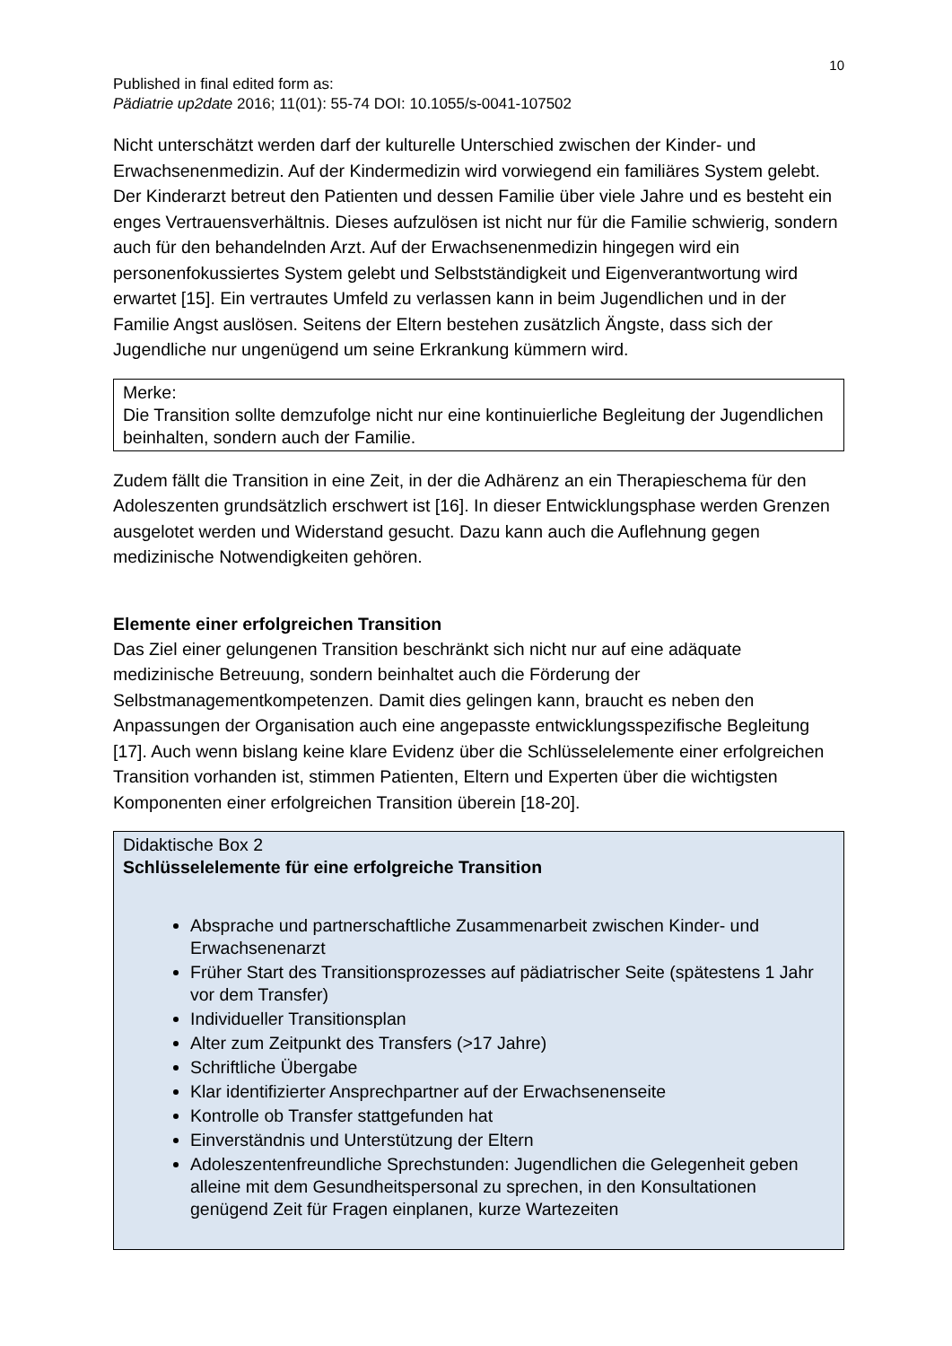10
Published in final edited form as:
Pädiatrie up2date 2016; 11(01): 55-74 DOI: 10.1055/s-0041-107502
Nicht unterschätzt werden darf der kulturelle Unterschied zwischen der Kinder- und Erwachsenenmedizin. Auf der Kindermedizin wird vorwiegend ein familiäres System gelebt. Der Kinderarzt betreut den Patienten und dessen Familie über viele Jahre und es besteht ein enges Vertrauensverhältnis. Dieses aufzulösen ist nicht nur für die Familie schwierig, sondern auch für den behandelnden Arzt. Auf der Erwachsenenmedizin hingegen wird ein personenfokussiertes System gelebt und Selbstständigkeit und Eigenverantwortung wird erwartet [15]. Ein vertrautes Umfeld zu verlassen kann in beim Jugendlichen und in der Familie Angst auslösen. Seitens der Eltern bestehen zusätzlich Ängste, dass sich der Jugendliche nur ungenügend um seine Erkrankung kümmern wird.
Merke:
Die Transition sollte demzufolge nicht nur eine kontinuierliche Begleitung der Jugendlichen beinhalten, sondern auch der Familie.
Zudem fällt die Transition in eine Zeit, in der die Adhärenz an ein Therapieschema für den Adoleszenten grundsätzlich erschwert ist [16]. In dieser Entwicklungsphase werden Grenzen ausgelotet werden und Widerstand gesucht. Dazu kann auch die Auflehnung gegen medizinische Notwendigkeiten gehören.
Elemente einer erfolgreichen Transition
Das Ziel einer gelungenen Transition beschränkt sich nicht nur auf eine adäquate medizinische Betreuung, sondern beinhaltet auch die Förderung der Selbstmanagementkompetenzen. Damit dies gelingen kann, braucht es neben den Anpassungen der Organisation auch eine angepasste entwicklungsspezifische Begleitung [17]. Auch wenn bislang keine klare Evidenz über die Schlüsselelemente einer erfolgreichen Transition vorhanden ist, stimmen Patienten, Eltern und Experten über die wichtigsten Komponenten einer erfolgreichen Transition überein [18-20].
Didaktische Box 2
Schlüsselelemente für eine erfolgreiche Transition
Absprache und partnerschaftliche Zusammenarbeit zwischen Kinder- und Erwachsenenarzt
Früher Start des Transitionsprozesses auf pädiatrischer Seite (spätestens 1 Jahr vor dem Transfer)
Individueller Transitionsplan
Alter zum Zeitpunkt des Transfers (>17 Jahre)
Schriftliche Übergabe
Klar identifizierter Ansprechpartner auf der Erwachsenenseite
Kontrolle ob Transfer stattgefunden hat
Einverständnis und Unterstützung der Eltern
Adoleszentenfreundliche Sprechstunden: Jugendlichen die Gelegenheit geben alleine mit dem Gesundheitspersonal zu sprechen, in den Konsultationen genügend Zeit für Fragen einplanen, kurze Wartezeiten